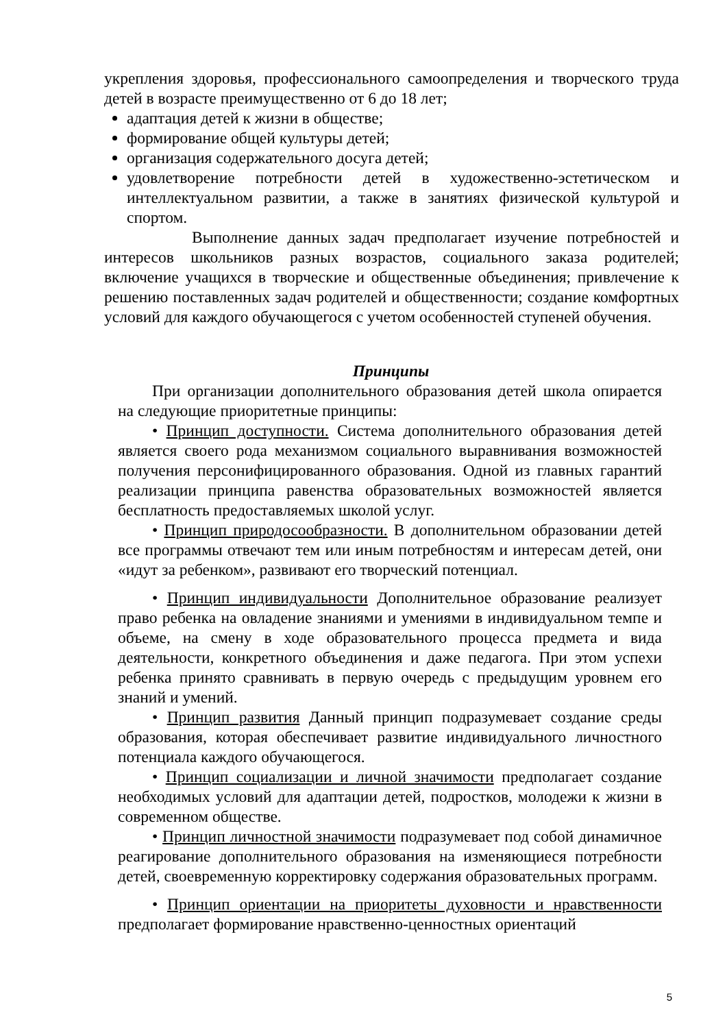укрепления здоровья, профессионального самоопределения и творческого труда детей в возрасте преимущественно от 6 до 18 лет;
адаптация детей к жизни в обществе;
формирование общей культуры детей;
организация содержательного досуга детей;
удовлетворение потребности детей в художественно-эстетическом и интеллектуальном развитии, а также в занятиях физической культурой и спортом.
Выполнение данных задач предполагает изучение потребностей и интересов школьников разных возрастов, социального заказа родителей; включение учащихся в творческие и общественные объединения; привлечение к решению поставленных задач родителей и общественности; создание комфортных условий для каждого обучающегося с учетом особенностей ступеней обучения.
Принципы
При организации дополнительного образования детей школа опирается на следующие приоритетные принципы:
• Принцип доступности. Система дополнительного образования детей является своего рода механизмом социального выравнивания возможностей получения персонифицированного образования. Одной из главных гарантий реализации принципа равенства образовательных возможностей является бесплатность предоставляемых школой услуг.
• Принцип природосообразности. В дополнительном образовании детей все программы отвечают тем или иным потребностям и интересам детей, они «идут за ребенком», развивают его творческий потенциал.
• Принцип индивидуальности Дополнительное образование реализует право ребенка на овладение знаниями и умениями в индивидуальном темпе и объеме, на смену в ходе образовательного процесса предмета и вида деятельности, конкретного объединения и даже педагога. При этом успехи ребенка принято сравнивать в первую очередь с предыдущим уровнем его знаний и умений.
• Принцип развития Данный принцип подразумевает создание среды образования, которая обеспечивает развитие индивидуального личностного потенциала каждого обучающегося.
• Принцип социализации и личной значимости предполагает создание необходимых условий для адаптации детей, подростков, молодежи к жизни в современном обществе.
• Принцип личностной значимости подразумевает под собой динамичное реагирование дополнительного образования на изменяющиеся потребности детей, своевременную корректировку содержания образовательных программ.
• Принцип ориентации на приоритеты духовности и нравственности предполагает формирование нравственно-ценностных ориентаций
5